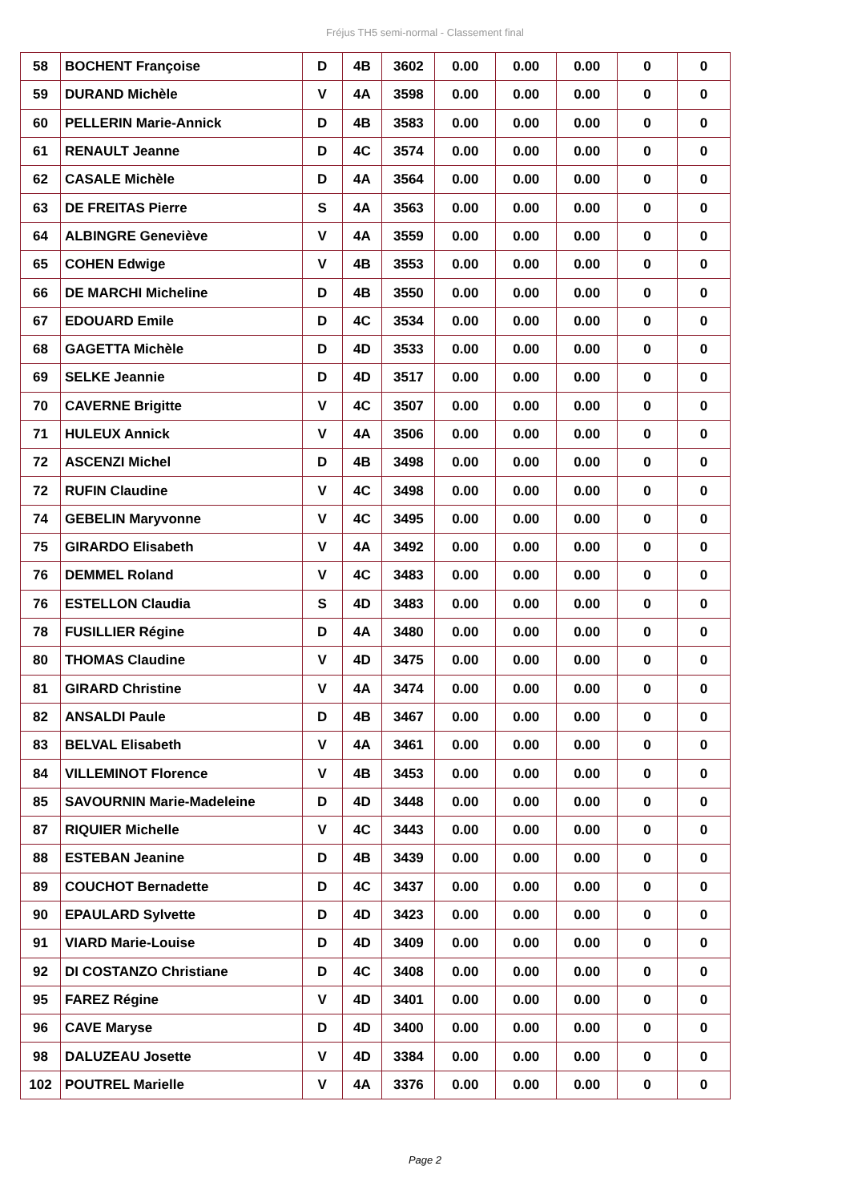Fréjus TH5 semi-normal - Classement final
| 58 | BOCHENT Françoise | D | 4B | 3602 | 0.00 | 0.00 | 0.00 | 0 | 0 |
| 59 | DURAND Michèle | V | 4A | 3598 | 0.00 | 0.00 | 0.00 | 0 | 0 |
| 60 | PELLERIN Marie-Annick | D | 4B | 3583 | 0.00 | 0.00 | 0.00 | 0 | 0 |
| 61 | RENAULT Jeanne | D | 4C | 3574 | 0.00 | 0.00 | 0.00 | 0 | 0 |
| 62 | CASALE Michèle | D | 4A | 3564 | 0.00 | 0.00 | 0.00 | 0 | 0 |
| 63 | DE FREITAS Pierre | S | 4A | 3563 | 0.00 | 0.00 | 0.00 | 0 | 0 |
| 64 | ALBINGRE Geneviève | V | 4A | 3559 | 0.00 | 0.00 | 0.00 | 0 | 0 |
| 65 | COHEN Edwige | V | 4B | 3553 | 0.00 | 0.00 | 0.00 | 0 | 0 |
| 66 | DE MARCHI Micheline | D | 4B | 3550 | 0.00 | 0.00 | 0.00 | 0 | 0 |
| 67 | EDOUARD Emile | D | 4C | 3534 | 0.00 | 0.00 | 0.00 | 0 | 0 |
| 68 | GAGETTA Michèle | D | 4D | 3533 | 0.00 | 0.00 | 0.00 | 0 | 0 |
| 69 | SELKE Jeannie | D | 4D | 3517 | 0.00 | 0.00 | 0.00 | 0 | 0 |
| 70 | CAVERNE Brigitte | V | 4C | 3507 | 0.00 | 0.00 | 0.00 | 0 | 0 |
| 71 | HULEUX Annick | V | 4A | 3506 | 0.00 | 0.00 | 0.00 | 0 | 0 |
| 72 | ASCENZI Michel | D | 4B | 3498 | 0.00 | 0.00 | 0.00 | 0 | 0 |
| 72 | RUFIN Claudine | V | 4C | 3498 | 0.00 | 0.00 | 0.00 | 0 | 0 |
| 74 | GEBELIN Maryvonne | V | 4C | 3495 | 0.00 | 0.00 | 0.00 | 0 | 0 |
| 75 | GIRARDO Elisabeth | V | 4A | 3492 | 0.00 | 0.00 | 0.00 | 0 | 0 |
| 76 | DEMMEL Roland | V | 4C | 3483 | 0.00 | 0.00 | 0.00 | 0 | 0 |
| 76 | ESTELLON Claudia | S | 4D | 3483 | 0.00 | 0.00 | 0.00 | 0 | 0 |
| 78 | FUSILLIER Régine | D | 4A | 3480 | 0.00 | 0.00 | 0.00 | 0 | 0 |
| 80 | THOMAS Claudine | V | 4D | 3475 | 0.00 | 0.00 | 0.00 | 0 | 0 |
| 81 | GIRARD Christine | V | 4A | 3474 | 0.00 | 0.00 | 0.00 | 0 | 0 |
| 82 | ANSALDI Paule | D | 4B | 3467 | 0.00 | 0.00 | 0.00 | 0 | 0 |
| 83 | BELVAL Elisabeth | V | 4A | 3461 | 0.00 | 0.00 | 0.00 | 0 | 0 |
| 84 | VILLEMINOT Florence | V | 4B | 3453 | 0.00 | 0.00 | 0.00 | 0 | 0 |
| 85 | SAVOURNIN Marie-Madeleine | D | 4D | 3448 | 0.00 | 0.00 | 0.00 | 0 | 0 |
| 87 | RIQUIER Michelle | V | 4C | 3443 | 0.00 | 0.00 | 0.00 | 0 | 0 |
| 88 | ESTEBAN Jeanine | D | 4B | 3439 | 0.00 | 0.00 | 0.00 | 0 | 0 |
| 89 | COUCHOT Bernadette | D | 4C | 3437 | 0.00 | 0.00 | 0.00 | 0 | 0 |
| 90 | EPAULARD Sylvette | D | 4D | 3423 | 0.00 | 0.00 | 0.00 | 0 | 0 |
| 91 | VIARD Marie-Louise | D | 4D | 3409 | 0.00 | 0.00 | 0.00 | 0 | 0 |
| 92 | DI COSTANZO Christiane | D | 4C | 3408 | 0.00 | 0.00 | 0.00 | 0 | 0 |
| 95 | FAREZ Régine | V | 4D | 3401 | 0.00 | 0.00 | 0.00 | 0 | 0 |
| 96 | CAVE Maryse | D | 4D | 3400 | 0.00 | 0.00 | 0.00 | 0 | 0 |
| 98 | DALUZEAU Josette | V | 4D | 3384 | 0.00 | 0.00 | 0.00 | 0 | 0 |
| 102 | POUTREL Marielle | V | 4A | 3376 | 0.00 | 0.00 | 0.00 | 0 | 0 |
Page 2